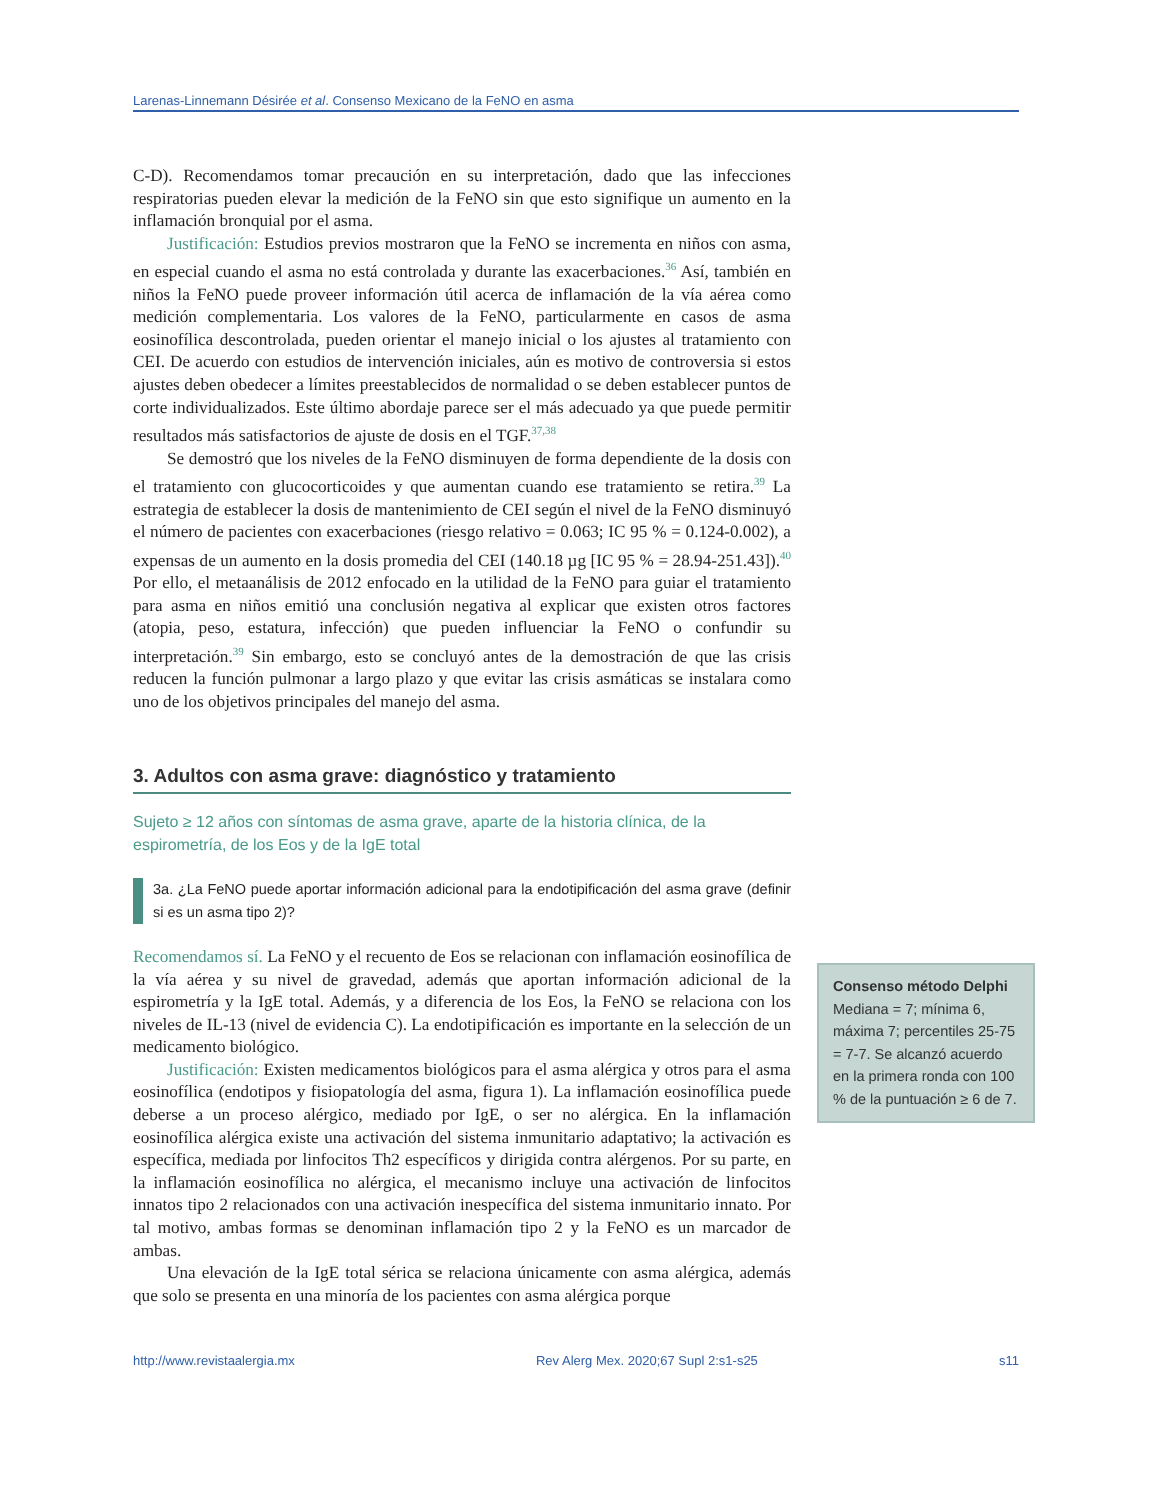Larenas-Linnemann Désirée et al. Consenso Mexicano de la FeNO en asma
C-D). Recomendamos tomar precaución en su interpretación, dado que las infecciones respiratorias pueden elevar la medición de la FeNO sin que esto signifique un aumento en la inflamación bronquial por el asma.
Justificación: Estudios previos mostraron que la FeNO se incrementa en niños con asma, en especial cuando el asma no está controlada y durante las exacerbaciones.<sup>36</sup> Así, también en niños la FeNO puede proveer información útil acerca de inflamación de la vía aérea como medición complementaria. Los valores de la FeNO, particularmente en casos de asma eosinofílica descontrolada, pueden orientar el manejo inicial o los ajustes al tratamiento con CEI. De acuerdo con estudios de intervención iniciales, aún es motivo de controversia si estos ajustes deben obedecer a límites preestablecidos de normalidad o se deben establecer puntos de corte individualizados. Este último abordaje parece ser el más adecuado ya que puede permitir resultados más satisfactorios de ajuste de dosis en el TGF.<sup>37,38</sup>
Se demostró que los niveles de la FeNO disminuyen de forma dependiente de la dosis con el tratamiento con glucocorticoides y que aumentan cuando ese tratamiento se retira.<sup>39</sup> La estrategia de establecer la dosis de mantenimiento de CEI según el nivel de la FeNO disminuyó el número de pacientes con exacerbaciones (riesgo relativo = 0.063; IC 95 % = 0.124-0.002), a expensas de un aumento en la dosis promedia del CEI (140.18 µg [IC 95 % = 28.94-251.43]).<sup>40</sup> Por ello, el metaanálisis de 2012 enfocado en la utilidad de la FeNO para guiar el tratamiento para asma en niños emitió una conclusión negativa al explicar que existen otros factores (atopia, peso, estatura, infección) que pueden influenciar la FeNO o confundir su interpretación.<sup>39</sup> Sin embargo, esto se concluyó antes de la demostración de que las crisis reducen la función pulmonar a largo plazo y que evitar las crisis asmáticas se instalara como uno de los objetivos principales del manejo del asma.
3. Adultos con asma grave: diagnóstico y tratamiento
Sujeto ≥ 12 años con síntomas de asma grave, aparte de la historia clínica, de la espirometría, de los Eos y de la IgE total
3a. ¿La FeNO puede aportar información adicional para la endotipificación del asma grave (definir si es un asma tipo 2)?
Recomendamos sí. La FeNO y el recuento de Eos se relacionan con inflamación eosinofílica de la vía aérea y su nivel de gravedad, además que aportan información adicional de la espirometría y la IgE total. Además, y a diferencia de los Eos, la FeNO se relaciona con los niveles de IL-13 (nivel de evidencia C). La endotipificación es importante en la selección de un medicamento biológico.
Justificación: Existen medicamentos biológicos para el asma alérgica y otros para el asma eosinofílica (endotipos y fisiopatología del asma, figura 1). La inflamación eosinofílica puede deberse a un proceso alérgico, mediado por IgE, o ser no alérgica. En la inflamación eosinofílica alérgica existe una activación del sistema inmunitario adaptativo; la activación es específica, mediada por linfocitos Th2 específicos y dirigida contra alérgenos. Por su parte, en la inflamación eosinofílica no alérgica, el mecanismo incluye una activación de linfocitos innatos tipo 2 relacionados con una activación inespecífica del sistema inmunitario innato. Por tal motivo, ambas formas se denominan inflamación tipo 2 y la FeNO es un marcador de ambas.
Una elevación de la IgE total sérica se relaciona únicamente con asma alérgica, además que solo se presenta en una minoría de los pacientes con asma alérgica porque
Consenso método Delphi
Mediana = 7; mínima 6, máxima 7; percentiles 25-75 = 7-7. Se alcanzó acuerdo en la primera ronda con 100 % de la puntuación ≥ 6 de 7.
http://www.revistaalergia.mx Rev Alerg Mex. 2020;67 Supl 2:s1-s25 s11